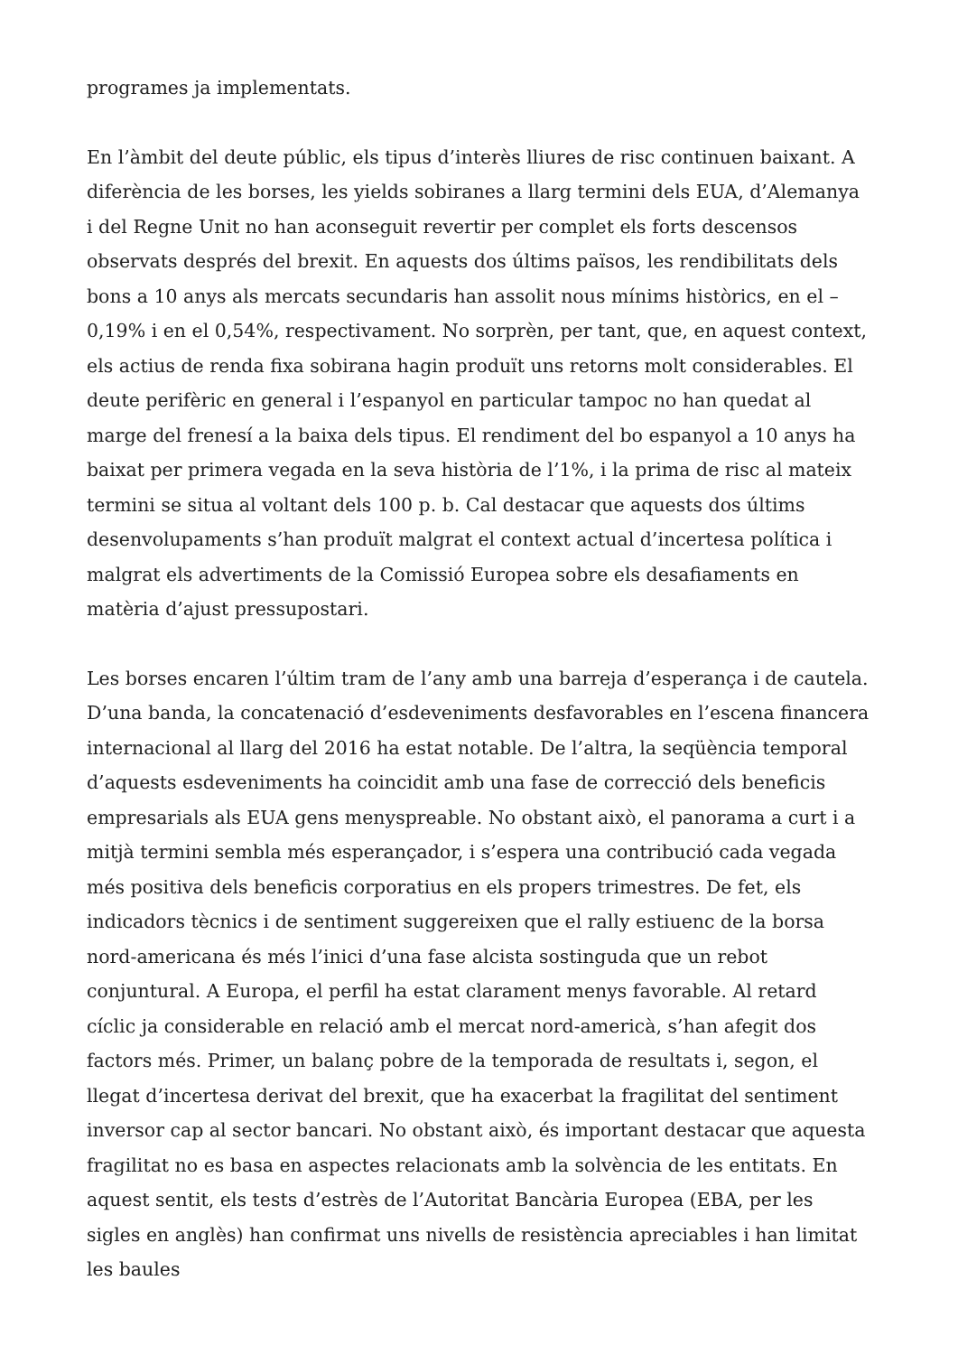programes ja implementats.
En l’àmbit del deute públic, els tipus d’interès lliures de risc continuen baixant. A diferència de les borses, les yields sobiranes a llarg termini dels EUA, d’Alemanya i del Regne Unit no han aconseguit revertir per complet els forts descensos observats després del brexit. En aquests dos últims països, les rendibilitats dels bons a 10 anys als mercats secundaris han assolit nous mínims històrics, en el –0,19% i en el 0,54%, respectivament. No sorprèn, per tant, que, en aquest context, els actius de renda fixa sobirana hagin produït uns retorns molt considerables. El deute perifèric en general i l’espanyol en particular tampoc no han quedat al marge del frenesí a la baixa dels tipus. El rendiment del bo espanyol a 10 anys ha baixat per primera vegada en la seva història de l’1%, i la prima de risc al mateix termini se situa al voltant dels 100 p. b. Cal destacar que aquests dos últims desenvolupaments s’han produït malgrat el context actual d’incertesa política i malgrat els advertiments de la Comissió Europea sobre els desafiaments en matèria d’ajust pressupostari.
Les borses encaren l’últim tram de l’any amb una barreja d’esperança i de cautela. D’una banda, la concatenació d’esdeveniments desfavorables en l’escena financera internacional al llarg del 2016 ha estat notable. De l’altra, la seqüència temporal d’aquests esdeveniments ha coincidit amb una fase de correcció dels beneficis empresarials als EUA gens menyspreable. No obstant això, el panorama a curt i a mitjà termini sembla més esperançador, i s’espera una contribució cada vegada més positiva dels beneficis corporatius en els propers trimestres. De fet, els indicadors tècnics i de sentiment suggereixen que el rally estiuenc de la borsa nord-americana és més l’inici d’una fase alcista sostinguda que un rebot conjuntural. A Europa, el perfil ha estat clarament menys favorable. Al retard cíclic ja considerable en relació amb el mercat nord-americà, s’han afegit dos factors més. Primer, un balanç pobre de la temporada de resultats i, segon, el llegat d’incertesa derivat del brexit, que ha exacerbat la fragilitat del sentiment inversor cap al sector bancari. No obstant això, és important destacar que aquesta fragilitat no es basa en aspectes relacionats amb la solvència de les entitats. En aquest sentit, els tests d’estrès de l’Autoritat Bancària Europea (EBA, per les sigles en anglès) han confirmat uns nivells de resistència apreciables i han limitat les baules